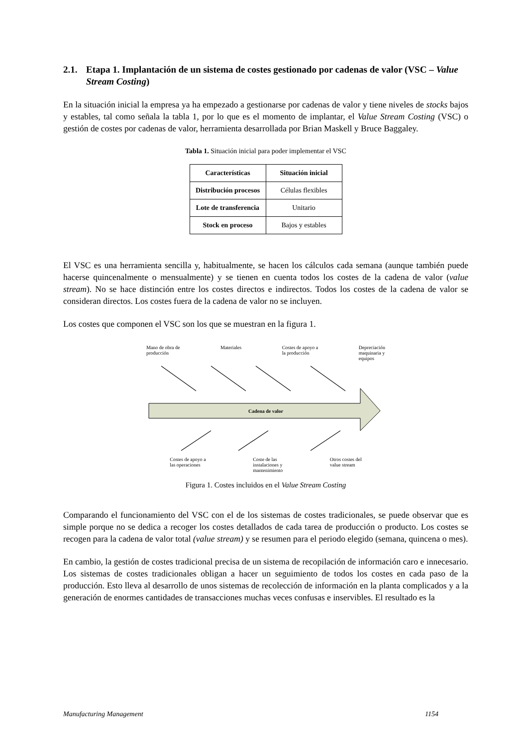2.1. Etapa 1. Implantación de un sistema de costes gestionado por cadenas de valor (VSC – Value Stream Costing)
En la situación inicial la empresa ya ha empezado a gestionarse por cadenas de valor y tiene niveles de stocks bajos y estables, tal como señala la tabla 1, por lo que es el momento de implantar, el Value Stream Costing (VSC) o gestión de costes por cadenas de valor, herramienta desarrollada por Brian Maskell y Bruce Baggaley.
Tabla 1. Situación inicial para poder implementar el VSC
| Características | Situación inicial |
| --- | --- |
| Distribución procesos | Células flexibles |
| Lote de transferencia | Unitario |
| Stock en proceso | Bajos y estables |
El VSC es una herramienta sencilla y, habitualmente, se hacen los cálculos cada semana (aunque también puede hacerse quincenalmente o mensualmente) y se tienen en cuenta todos los costes de la cadena de valor (value stream). No se hace distinción entre los costes directos e indirectos. Todos los costes de la cadena de valor se consideran directos. Los costes fuera de la cadena de valor no se incluyen.
Los costes que componen el VSC son los que se muestran en la figura 1.
Mano de obra de
producción Materiales Costes de apoyo a
la producción Depreciación
maquinaria y
equipos
Cadena de valor
Costes de apoyo a
las operaciones Coste de las
instalaciones y
mantenimiento Otros costes del
value stream
Figura 1. Costes incluidos en el Value Stream Costing
Comparando el funcionamiento del VSC con el de los sistemas de costes tradicionales, se puede observar que es simple porque no se dedica a recoger los costes detallados de cada tarea de producción o producto. Los costes se recogen para la cadena de valor total (value stream) y se resumen para el periodo elegido (semana, quincena o mes).
En cambio, la gestión de costes tradicional precisa de un sistema de recopilación de información caro e innecesario. Los sistemas de costes tradicionales obligan a hacer un seguimiento de todos los costes en cada paso de la producción. Esto lleva al desarrollo de unos sistemas de recolección de información en la planta complicados y a la generación de enormes cantidades de transacciones muchas veces confusas e inservibles. El resultado es la
Manufacturing Management 1154